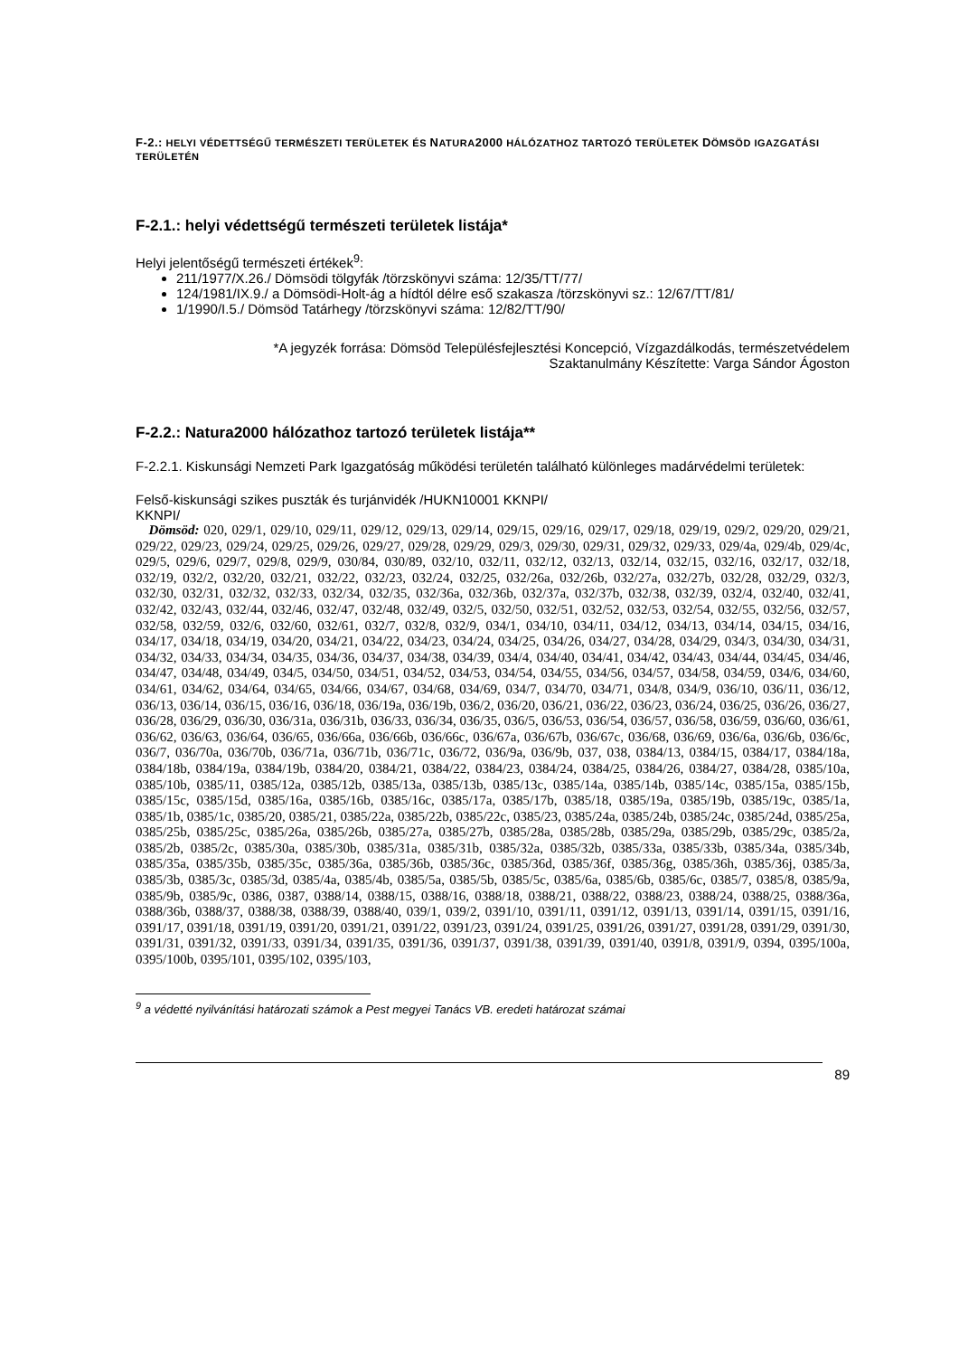F-2.: HELYI VÉDETTSÉGŰ TERMÉSZETI TERÜLETEK ÉS NATURA2000 HÁLÓZATHOZ TARTOZÓ TERÜLETEK DÖMSÖD IGAZGATÁSI TERÜLETÉN
F-2.1.: helyi védettségű természeti területek listája*
Helyi jelentőségű természeti értékek<sup>9</sup>:
211/1977/X.26./ Dömsödi tölgyfák /törzskönyvi száma: 12/35/TT/77/
124/1981/IX.9./ a Dömsödi-Holt-ág a hídtól délre eső szakasza /törzskönyvi sz.: 12/67/TT/81/
1/1990/I.5./ Dömsöd Tatárhegy /törzskönyvi száma: 12/82/TT/90/
*A jegyzék forrása: Dömsöd Településfejlesztési Koncepció, Vízgazdálkodás, természetvédelem
Szaktanulmány Készítette: Varga Sándor Ágoston
F-2.2.: Natura2000 hálózathoz tartozó területek listája**
F-2.2.1. Kiskunsági Nemzeti Park Igazgatóság működési területén található különleges madárvédelmi területek:
Felső-kiskunsági szikes puszták és turjánvidék /HUKN10001 KKNPI/
KKNPI/
Dömsöd: 020, 029/1, 029/10, 029/11, 029/12, 029/13, 029/14, 029/15, 029/16, 029/17, 029/18, 029/19, 029/2, 029/20, 029/21, 029/22, 029/23, 029/24, 029/25, 029/26, 029/27, 029/28, 029/29, 029/3, 029/30, 029/31, 029/32, 029/33, 029/4a, 029/4b, 029/4c, 029/5, 029/6, 029/7, 029/8, 029/9, 030/84, 030/89, 032/10, 032/11, 032/12, 032/13, 032/14, 032/15, 032/16, 032/17, 032/18, 032/19, 032/2, 032/20, 032/21, 032/22, 032/23, 032/24, 032/25, 032/26a, 032/26b, 032/27a, 032/27b, 032/28, 032/29, 032/3, 032/30, 032/31, 032/32, 032/33, 032/34, 032/35, 032/36a, 032/36b, 032/37a, 032/37b, 032/38, 032/39, 032/4, 032/40, 032/41, 032/42, 032/43, 032/44, 032/46, 032/47, 032/48, 032/49, 032/5, 032/50, 032/51, 032/52, 032/53, 032/54, 032/55, 032/56, 032/57, 032/58, 032/59, 032/6, 032/60, 032/61, 032/7, 032/8, 032/9, 034/1, 034/10, 034/11, 034/12, 034/13, 034/14, 034/15, 034/16, 034/17, 034/18, 034/19, 034/20, 034/21, 034/22, 034/23, 034/24, 034/25, 034/26, 034/27, 034/28, 034/29, 034/3, 034/30, 034/31, 034/32, 034/33, 034/34, 034/35, 034/36, 034/37, 034/38, 034/39, 034/4, 034/40, 034/41, 034/42, 034/43, 034/44, 034/45, 034/46, 034/47, 034/48, 034/49, 034/5, 034/50, 034/51, 034/52, 034/53, 034/54, 034/55, 034/56, 034/57, 034/58, 034/59, 034/6, 034/60, 034/61, 034/62, 034/64, 034/65, 034/66, 034/67, 034/68, 034/69, 034/7, 034/70, 034/71, 034/8, 034/9, 036/10, 036/11, 036/12, 036/13, 036/14, 036/15, 036/16, 036/18, 036/19a, 036/19b, 036/2, 036/20, 036/21, 036/22, 036/23, 036/24, 036/25, 036/26, 036/27, 036/28, 036/29, 036/30, 036/31a, 036/31b, 036/33, 036/34, 036/35, 036/5, 036/53, 036/54, 036/57, 036/58, 036/59, 036/60, 036/61, 036/62, 036/63, 036/64, 036/65, 036/66a, 036/66b, 036/66c, 036/67a, 036/67b, 036/67c, 036/68, 036/69, 036/6a, 036/6b, 036/6c, 036/7, 036/70a, 036/70b, 036/71a, 036/71b, 036/71c, 036/72, 036/9a, 036/9b, 037, 038, 0384/13, 0384/15, 0384/17, 0384/18a, 0384/18b, 0384/19a, 0384/19b, 0384/20, 0384/21, 0384/22, 0384/23, 0384/24, 0384/25, 0384/26, 0384/27, 0384/28, 0385/10a, 0385/10b, 0385/11, 0385/12a, 0385/12b, 0385/13a, 0385/13b, 0385/13c, 0385/14a, 0385/14b, 0385/14c, 0385/15a, 0385/15b, 0385/15c, 0385/15d, 0385/16a, 0385/16b, 0385/16c, 0385/17a, 0385/17b, 0385/18, 0385/19a, 0385/19b, 0385/19c, 0385/1a, 0385/1b, 0385/1c, 0385/20, 0385/21, 0385/22a, 0385/22b, 0385/22c, 0385/23, 0385/24a, 0385/24b, 0385/24c, 0385/24d, 0385/25a, 0385/25b, 0385/25c, 0385/26a, 0385/26b, 0385/27a, 0385/27b, 0385/28a, 0385/28b, 0385/29a, 0385/29b, 0385/29c, 0385/2a, 0385/2b, 0385/2c, 0385/30a, 0385/30b, 0385/31a, 0385/31b, 0385/32a, 0385/32b, 0385/33a, 0385/33b, 0385/34a, 0385/34b, 0385/35a, 0385/35b, 0385/35c, 0385/36a, 0385/36b, 0385/36c, 0385/36d, 0385/36f, 0385/36g, 0385/36h, 0385/36j, 0385/3a, 0385/3b, 0385/3c, 0385/3d, 0385/4a, 0385/4b, 0385/5a, 0385/5b, 0385/5c, 0385/6a, 0385/6b, 0385/6c, 0385/7, 0385/8, 0385/9a, 0385/9b, 0385/9c, 0386, 0387, 0388/14, 0388/15, 0388/16, 0388/18, 0388/21, 0388/22, 0388/23, 0388/24, 0388/25, 0388/36a, 0388/36b, 0388/37, 0388/38, 0388/39, 0388/40, 039/1, 039/2, 0391/10, 0391/11, 0391/12, 0391/13, 0391/14, 0391/15, 0391/16, 0391/17, 0391/18, 0391/19, 0391/20, 0391/21, 0391/22, 0391/23, 0391/24, 0391/25, 0391/26, 0391/27, 0391/28, 0391/29, 0391/30, 0391/31, 0391/32, 0391/33, 0391/34, 0391/35, 0391/36, 0391/37, 0391/38, 0391/39, 0391/40, 0391/8, 0391/9, 0394, 0395/100a, 0395/100b, 0395/101, 0395/102, 0395/103,
<sup>9</sup> a védetté nyilvánítási határozati számok a Pest megyei Tanács VB. eredeti határozat számai
89